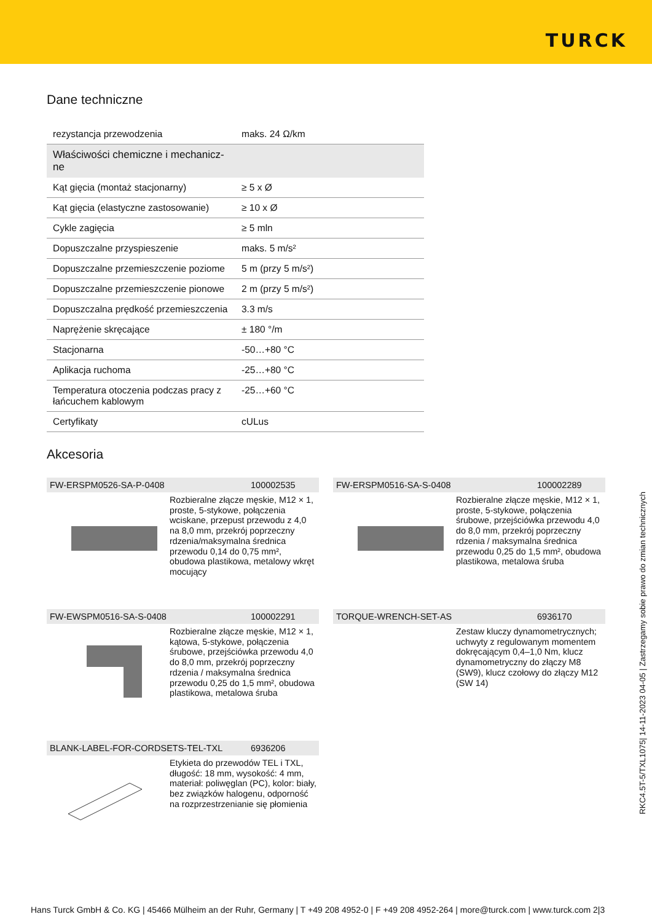TURCK
Dane techniczne
| rezystancja przewodzenia | maks. 24 Ω/km |
| Właściwości chemiczne i mechanicz-ne | |
| Kąt gięcia (montaż stacjonarny) | ≥ 5 x Ø |
| Kąt gięcia (elastyczne zastosowanie) | ≥ 10 x Ø |
| Cykle zagięcia | ≥ 5 mln |
| Dopuszczalne przyspieszenie | maks. 5 m/s² |
| Dopuszczalne przemieszczenie poziome | 5 m (przy 5 m/s²) |
| Dopuszczalne przemieszczenie pionowe | 2 m (przy 5 m/s²) |
| Dopuszczalna prędkość przemieszczenia | 3.3 m/s |
| Naprężenie skręcające | ± 180 °/m |
| Stacjonarna | -50…+80 °C |
| Aplikacja ruchoma | -25…+80 °C |
| Temperatura otoczenia podczas pracy z łańcuchem kablowym | -25…+60 °C |
| Certyfikaty | cULus |
Akcesoria
FW-ERSPM0526-SA-P-0408 100002535
Rozbieralne złącze męskie, M12 × 1, proste, 5-stykowe, połączenia wciskane, przepust przewodu z 4,0 na 8,0 mm, przekrój poprzeczny rdzenia/maksymalna średnica przewodu 0,14 do 0,75 mm², obudowa plastikowa, metalowy wkręt mocujący
FW-ERSPM0516-SA-S-0408 100002289
Rozbieralne złącze męskie, M12 × 1, proste, 5-stykowe, połączenia śrubowe, przejściówka przewodu 4,0 do 8,0 mm, przekrój poprzeczny rdzenia / maksymalna średnica przewodu 0,25 do 1,5 mm², obudowa plastikowa, metalowa śruba
FW-EWSPM0516-SA-S-0408 100002291
Rozbieralne złącze męskie, M12 × 1, kątowa, 5-stykowe, połączenia śrubowe, przejściówka przewodu 4,0 do 8,0 mm, przekrój poprzeczny rdzenia / maksymalna średnica przewodu 0,25 do 1,5 mm², obudowa plastikowa, metalowa śruba
TORQUE-WRENCH-SET-AS 6936170
Zestaw kluczy dynamometrycznych; uchwyty z regulowanym momentem dokręcającym 0,4–1,0 Nm, klucz dynamometryczny do złączy M8 (SW9), klucz czołowy do złączy M12 (SW 14)
BLANK-LABEL-FOR-CORDSETS-TEL-TXL 6936206
Etykieta do przewodów TEL i TXL, długość: 18 mm, wysokość: 4 mm, materiał: poliwęglan (PC), kolor: biały, bez związków halogenu, odporność na rozprzestrzenianie się płomienia
RKC4.5T-5/TXL1075| 14-11-2023 04-05 | Zastrzegamy sobie prawo do zmian technicznych
Hans Turck GmbH & Co. KG | 45466 Mülheim an der Ruhr, Germany | T +49 208 4952-0 | F +49 208 4952-264 | more@turck.com | www.turck.com 2|3